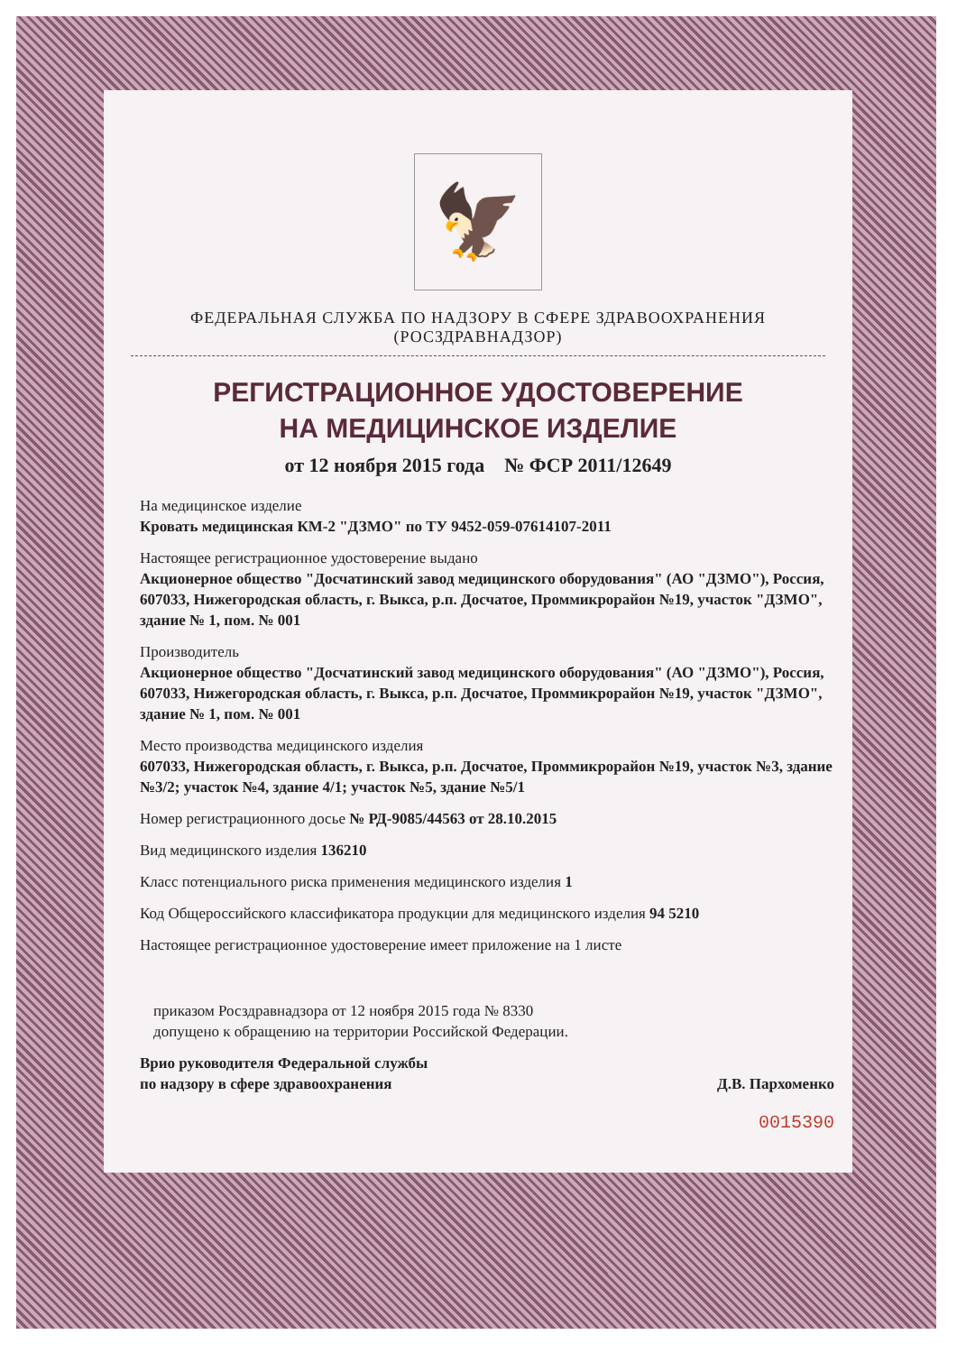🦅
ФЕДЕРАЛЬНАЯ СЛУЖБА ПО НАДЗОРУ В СФЕРЕ ЗДРАВООХРАНЕНИЯ
(РОСЗДРАВНАДЗОР)
РЕГИСТРАЦИОННОЕ УДОСТОВЕРЕНИЕ
НА МЕДИЦИНСКОЕ ИЗДЕЛИЕ
от 12 ноября 2015 года № ФСР 2011/12649
На медицинское изделие
Кровать медицинская КМ-2 "ДЗМО" по ТУ 9452-059-07614107-2011
Настоящее регистрационное удостоверение выдано
Акционерное общество "Досчатинский завод медицинского оборудования" (АО "ДЗМО"), Россия,
607033, Нижегородская область, г. Выкса, р.п. Досчатое, Проммикрорайон №19, участок "ДЗМО", здание № 1, пом. № 001
Производитель
Акционерное общество "Досчатинский завод медицинского оборудования" (АО "ДЗМО"), Россия,
607033, Нижегородская область, г. Выкса, р.п. Досчатое, Проммикрорайон №19, участок "ДЗМО", здание № 1, пом. № 001
Место производства медицинского изделия
607033, Нижегородская область, г. Выкса, р.п. Досчатое, Проммикрорайон №19, участок №3, здание №3/2; участок №4, здание 4/1; участок №5, здание №5/1
Номер регистрационного досье № РД-9085/44563 от 28.10.2015
Вид медицинского изделия 136210
Класс потенциального риска применения медицинского изделия 1
Код Общероссийского классификатора продукции для медицинского изделия 94 5210
Настоящее регистрационное удостоверение имеет приложение на 1 листе
приказом Росздравнадзора от 12 ноября 2015 года № 8330
допущено к обращению на территории Российской Федерации.
Врио руководителя Федеральной службы
по надзору в сфере здравоохранения Д.В. Пархоменко
0015390